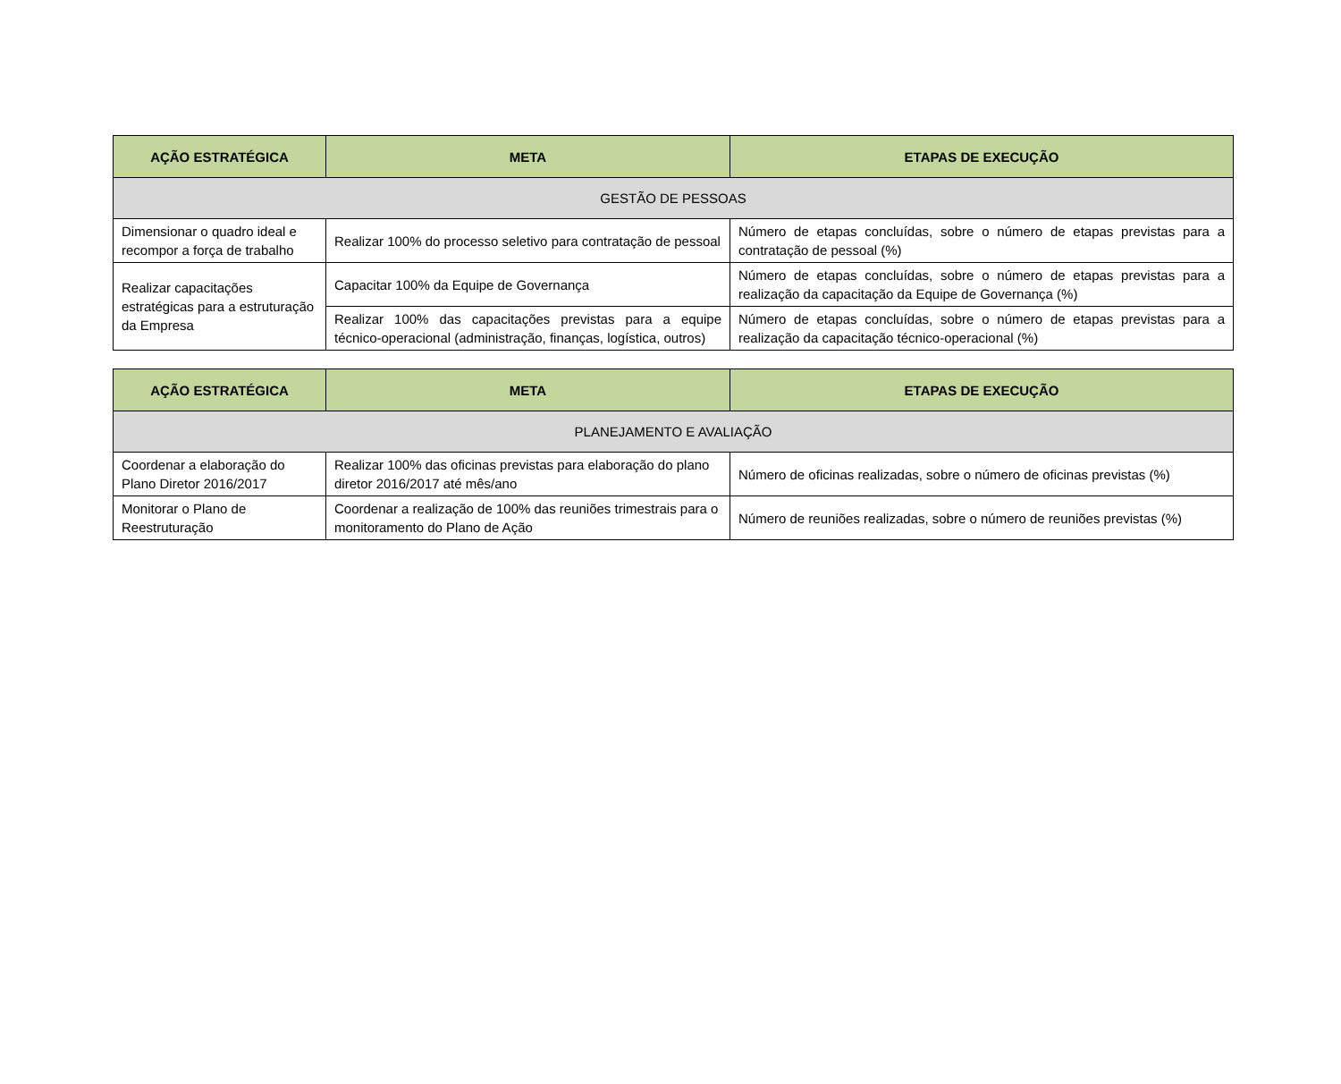| AÇÃO ESTRATÉGICA | META | ETAPAS DE EXECUÇÃO |
| --- | --- | --- |
| GESTÃO DE PESSOAS | | |
| Dimensionar o quadro ideal e recompor a força de trabalho | Realizar 100% do processo seletivo para contratação de pessoal | Número de etapas concluídas, sobre o número de etapas previstas para a contratação de pessoal (%) |
| Realizar capacitações estratégicas para a estruturação da Empresa | Capacitar 100% da Equipe de Governança | Número de etapas concluídas, sobre o número de etapas previstas para a realização da capacitação da Equipe de Governança (%) |
| | Realizar 100% das capacitações previstas para a equipe técnico-operacional (administração, finanças, logística, outros) | Número de etapas concluídas, sobre o número de etapas previstas para a realização da capacitação técnico-operacional (%) |
| AÇÃO ESTRATÉGICA | META | ETAPAS DE EXECUÇÃO |
| --- | --- | --- |
| PLANEJAMENTO E AVALIAÇÃO | | |
| Coordenar a elaboração do Plano Diretor 2016/2017 | Realizar 100% das oficinas previstas para elaboração do plano diretor 2016/2017 até mês/ano | Número de oficinas realizadas, sobre o número de oficinas previstas (%) |
| Monitorar o Plano de Reestruturação | Coordenar a realização de 100% das reuniões trimestrais para o monitoramento do Plano de Ação | Número de reuniões realizadas, sobre o número de reuniões previstas (%) |